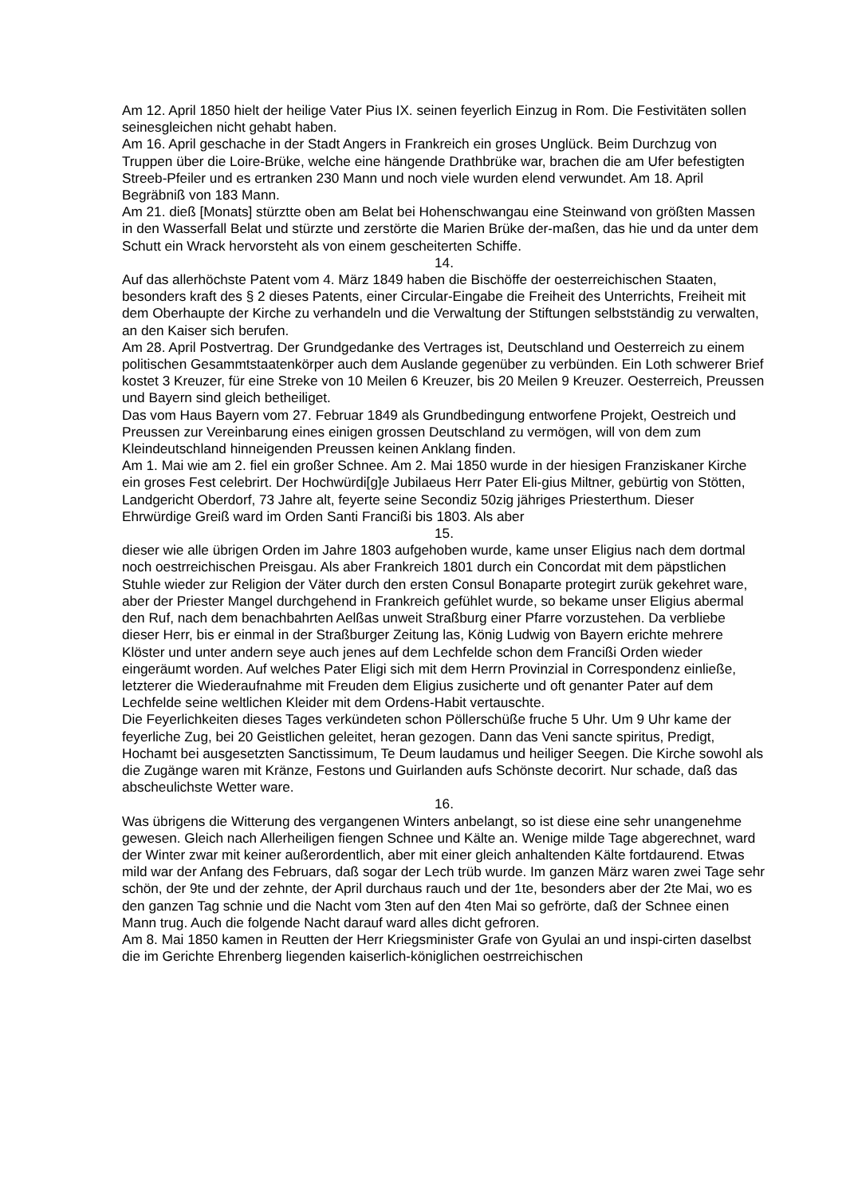Am 12. April 1850 hielt der heilige Vater Pius IX. seinen feyerlich Einzug in Rom. Die Festivitäten sollen seinesgleichen nicht gehabt haben.
Am 16. April geschache in der Stadt Angers in Frankreich ein groses Unglück. Beim Durchzug von Truppen über die Loire-Brüke, welche eine hängende Drathbrüke war, brachen die am Ufer befestigten Streeb-Pfeiler und es ertranken 230 Mann und noch viele wurden elend verwundet. Am 18. April Begräbniß von 183 Mann.
Am 21. dieß [Monats] stürztte oben am Belat bei Hohenschwangau eine Steinwand von größten Massen in den Wasserfall Belat und stürzte und zerstörte die Marien Brüke der-maßen, das hie und da unter dem Schutt ein Wrack hervorsteht als von einem gescheiterten Schiffe.
14.
Auf das allerhöchste Patent vom 4. März 1849 haben die Bischöffe der oesterreichischen Staaten, besonders kraft des § 2 dieses Patents, einer Circular-Eingabe die Freiheit des Unterrichts, Freiheit mit dem Oberhaupte der Kirche zu verhandeln und die Verwaltung der Stiftungen selbstständig zu verwalten, an den Kaiser sich berufen.
Am 28. April Postvertrag. Der Grundgedanke des Vertrages ist, Deutschland und Oesterreich zu einem politischen Gesammtstaatenkörper auch dem Auslande gegenüber zu verbünden. Ein Loth schwerer Brief kostet 3 Kreuzer, für eine Streke von 10 Meilen 6 Kreuzer, bis 20 Meilen 9 Kreuzer. Oesterreich, Preussen und Bayern sind gleich betheiliget.
Das vom Haus Bayern vom 27. Februar 1849 als Grundbedingung entworfene Projekt, Oestreich und Preussen zur Vereinbarung eines einigen grossen Deutschland zu vermögen, will von dem zum Kleindeutschland hinneigenden Preussen keinen Anklang finden.
Am 1. Mai wie am 2. fiel ein großer Schnee. Am 2. Mai 1850 wurde in der hiesigen Franziskaner Kirche ein groses Fest celebrirt. Der Hochwürdi[g]e Jubilaeus Herr Pater Eli-gius Miltner, gebürtig von Stötten, Landgericht Oberdorf, 73 Jahre alt, feyerte seine Secondiz 50zig jähriges Priesterthum. Dieser Ehrwürdige Greiß ward im Orden Santi Francißi bis 1803. Als aber
15.
dieser wie alle übrigen Orden im Jahre 1803 aufgehoben wurde, kame unser Eligius nach dem dortmal noch oestrreichischen Preisgau. Als aber Frankreich 1801 durch ein Concordat mit dem päpstlichen Stuhle wieder zur Religion der Väter durch den ersten Consul Bonaparte protegirt zurük gekehret ware, aber der Priester Mangel durchgehend in Frankreich gefühlet wurde, so bekame unser Eligius abermal den Ruf, nach dem benachbahrten Aelßas unweit Straßburg einer Pfarre vorzustehen. Da verbliebe dieser Herr, bis er einmal in der Straßburger Zeitung las, König Ludwig von Bayern erichte mehrere Klöster und unter andern seye auch jenes auf dem Lechfelde schon dem Francißi Orden wieder eingeräumt worden. Auf welches Pater Eligi sich mit dem Herrn Provinzial in Correspondenz einließe, letzterer die Wiederaufnahme mit Freuden dem Eligius zusicherte und oft genanter Pater auf dem Lechfelde seine weltlichen Kleider mit dem Ordens-Habit vertauschte.
Die Feyerlichkeiten dieses Tages verkündeten schon Pöllerschüße fruche 5 Uhr. Um 9 Uhr kame der feyerliche Zug, bei 20 Geistlichen geleitet, heran gezogen. Dann das Veni sancte spiritus, Predigt, Hochamt bei ausgesetzten Sanctissimum, Te Deum laudamus und heiliger Seegen. Die Kirche sowohl als die Zugänge waren mit Kränze, Festons und Guirlanden aufs Schönste decorirt. Nur schade, daß das abscheulichste Wetter ware.
16.
Was übrigens die Witterung des vergangenen Winters anbelangt, so ist diese eine sehr unangenehme gewesen. Gleich nach Allerheiligen fiengen Schnee und Kälte an. Wenige milde Tage abgerechnet, ward der Winter zwar mit keiner außerordentlich, aber mit einer gleich anhaltenden Kälte fortdaurend. Etwas mild war der Anfang des Februars, daß sogar der Lech trüb wurde. Im ganzen März waren zwei Tage sehr schön, der 9te und der zehnte, der April durchaus rauch und der 1te, besonders aber der 2te Mai, wo es den ganzen Tag schnie und die Nacht vom 3ten auf den 4ten Mai so gefrörte, daß der Schnee einen Mann trug. Auch die folgende Nacht darauf ward alles dicht gefroren.
Am 8. Mai 1850 kamen in Reutten der Herr Kriegsminister Grafe von Gyulai an und inspi-cirten daselbst die im Gerichte Ehrenberg liegenden kaiserlich-königlichen oestrreichischen